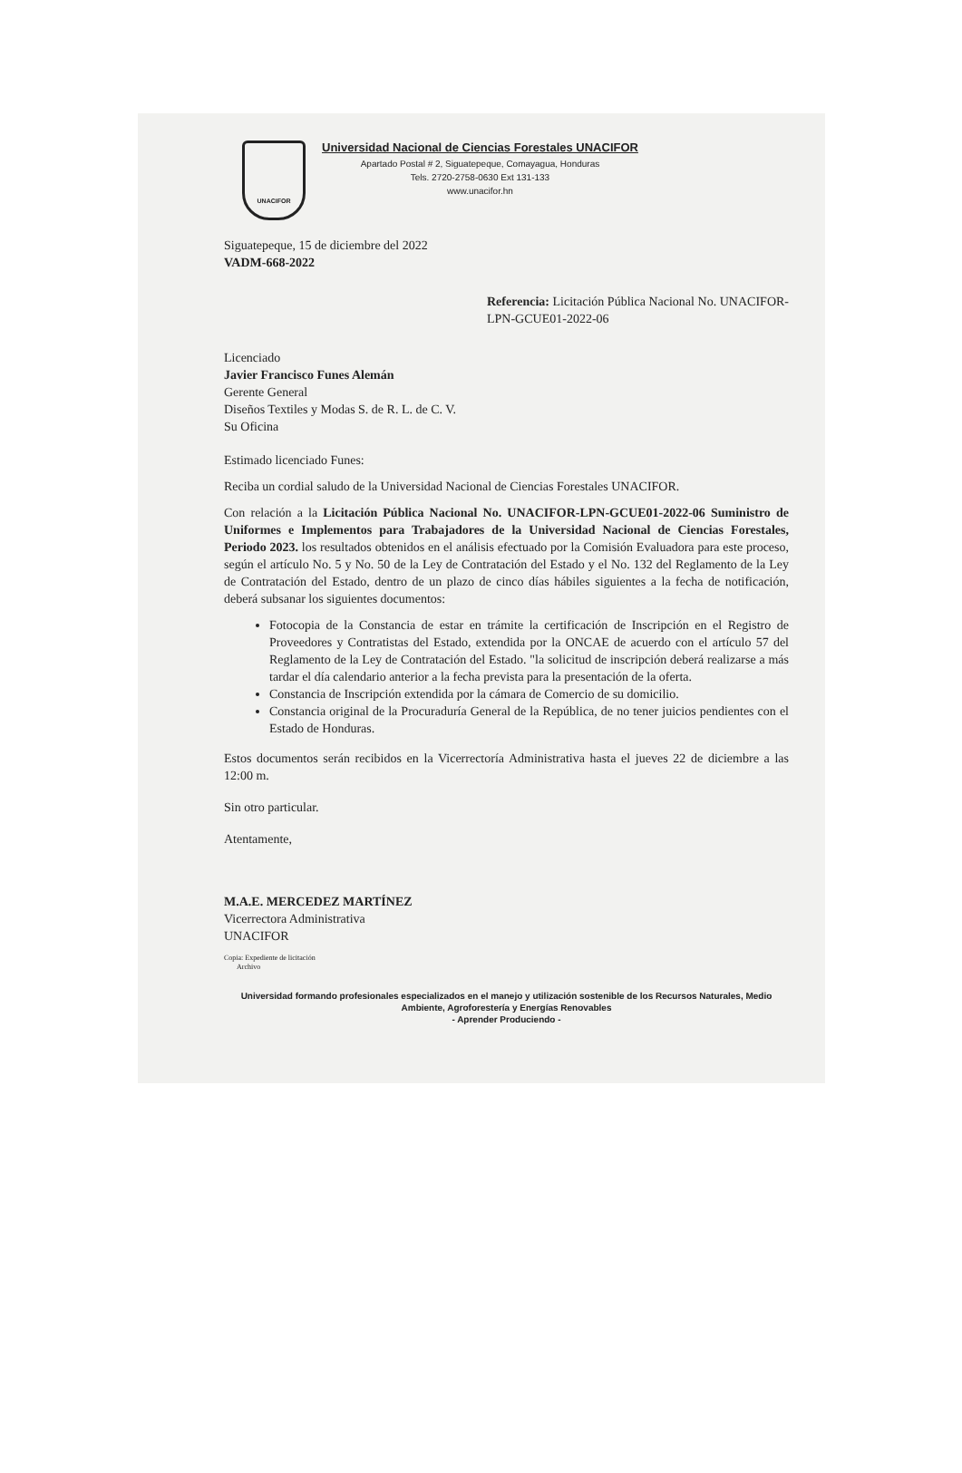UNACIFOR
Universidad Nacional de Ciencias Forestales UNACIFOR
Apartado Postal # 2, Siguatepeque, Comayagua, Honduras
Tels. 2720-2758-0630 Ext 131-133
www.unacifor.hn
Siguatepeque, 15 de diciembre del 2022
VADM-668-2022
Referencia: Licitación Pública Nacional No. UNACIFOR-LPN-GCUE01-2022-06
Licenciado
Javier Francisco Funes Alemán
Gerente General
Diseños Textiles y Modas S. de R. L. de C. V.
Su Oficina
Estimado licenciado Funes:
Reciba un cordial saludo de la Universidad Nacional de Ciencias Forestales UNACIFOR.
Con relación a la Licitación Pública Nacional No. UNACIFOR-LPN-GCUE01-2022-06 Suministro de Uniformes e Implementos para Trabajadores de la Universidad Nacional de Ciencias Forestales, Periodo 2023. los resultados obtenidos en el análisis efectuado por la Comisión Evaluadora para este proceso, según el artículo No. 5 y No. 50 de la Ley de Contratación del Estado y el No. 132 del Reglamento de la Ley de Contratación del Estado, dentro de un plazo de cinco días hábiles siguientes a la fecha de notificación, deberá subsanar los siguientes documentos:
Fotocopia de la Constancia de estar en trámite la certificación de Inscripción en el Registro de Proveedores y Contratistas del Estado, extendida por la ONCAE de acuerdo con el artículo 57 del Reglamento de la Ley de Contratación del Estado. "la solicitud de inscripción deberá realizarse a más tardar el día calendario anterior a la fecha prevista para la presentación de la oferta.
Constancia de Inscripción extendida por la cámara de Comercio de su domicilio.
Constancia original de la Procuraduría General de la República, de no tener juicios pendientes con el Estado de Honduras.
Estos documentos serán recibidos en la Vicerrectoría Administrativa hasta el jueves 22 de diciembre a las 12:00 m.
Sin otro particular.
Atentamente,
M.A.E. MERCEDEZ MARTÍNEZ
Vicerrectora Administrativa
UNACIFOR
Copia: Expediente de licitación
Archivo
Universidad formando profesionales especializados en el manejo y utilización sostenible de los Recursos Naturales, Medio Ambiente, Agroforestería y Energías Renovables
- Aprender Produciendo -